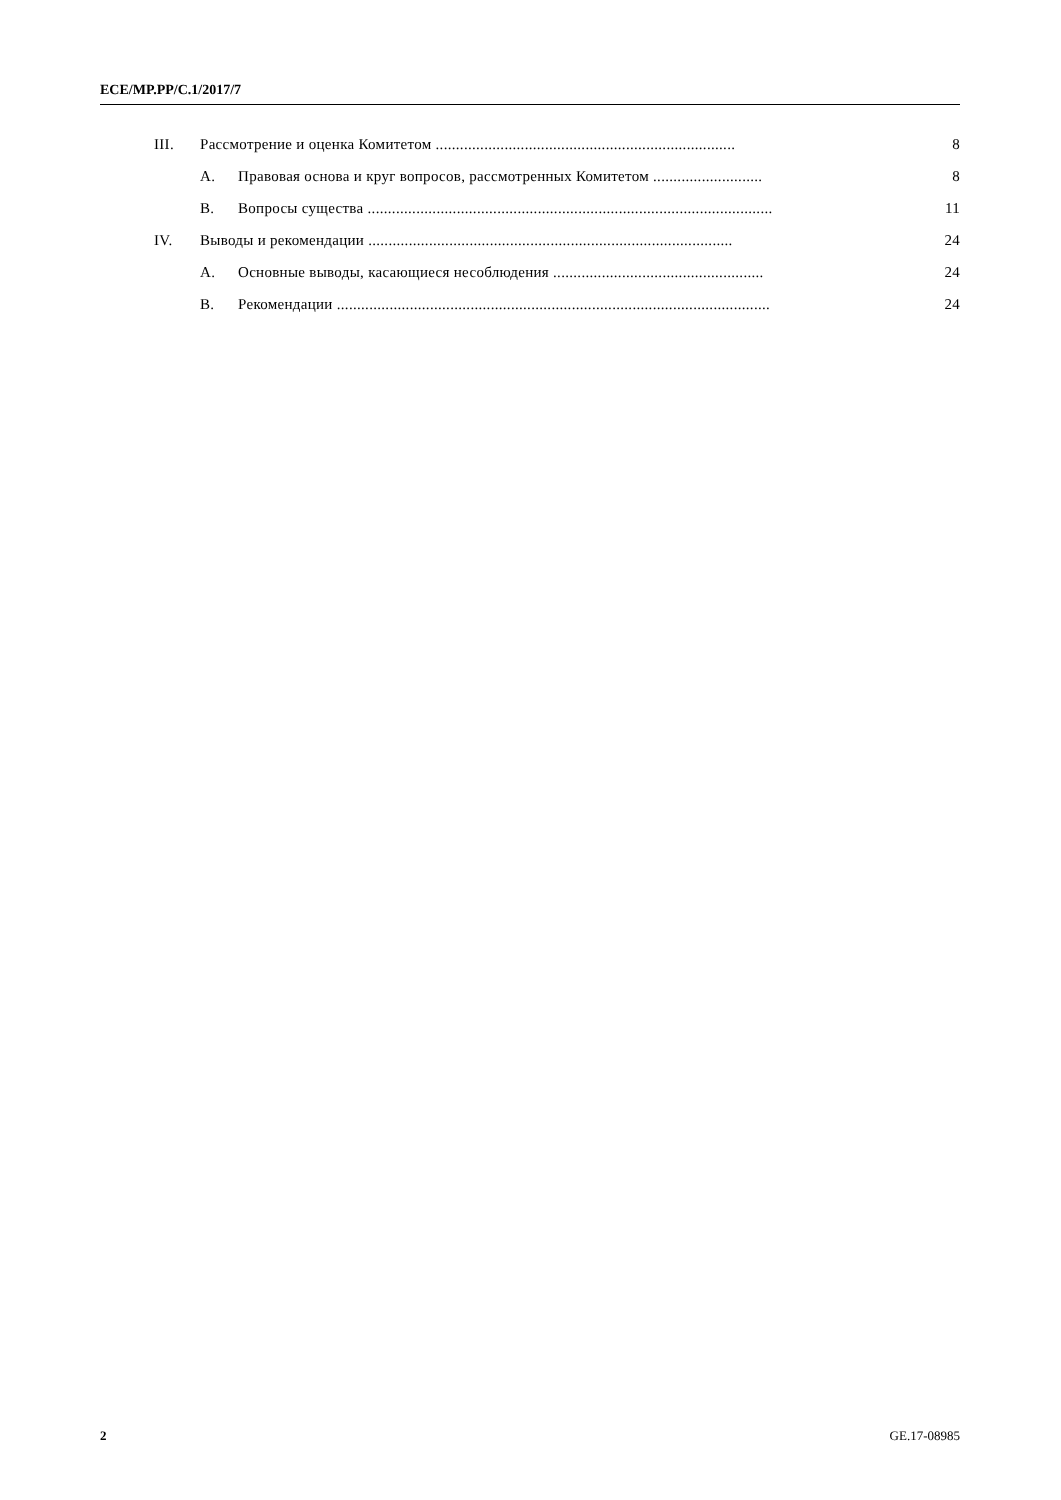ECE/MP.PP/C.1/2017/7
III. Рассмотрение и оценка Комитетом .......................................................................... 8
A. Правовая основа и круг вопросов, рассмотренных Комитетом ........................... 8
B. Вопросы существа .................................................................................................... 11
IV. Выводы и рекомендации .......................................................................................... 24
A. Основные выводы, касающиеся несоблюдения .................................................... 24
B. Рекомендации ........................................................................................................... 24
2 GE.17-08985